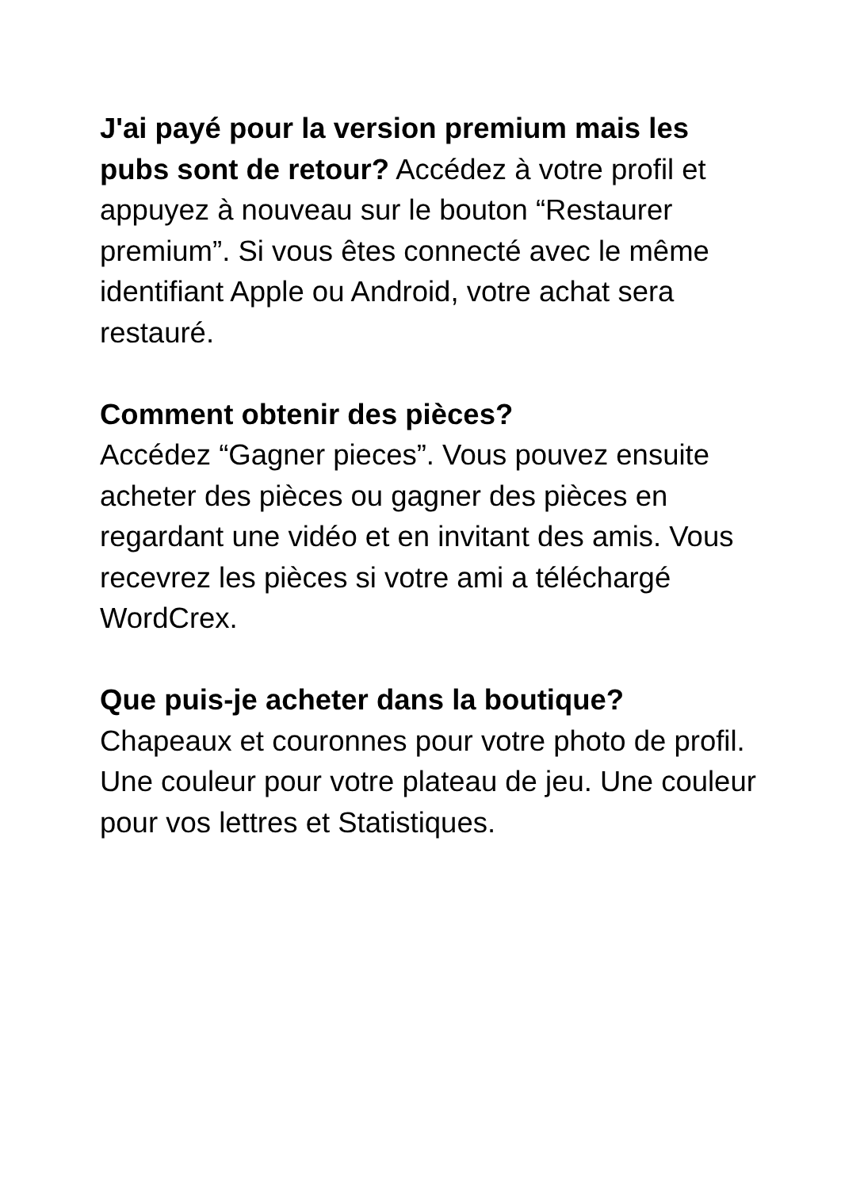J'ai payé pour la version premium mais les pubs sont de retour? Accédez à votre profil et appuyez à nouveau sur le bouton “Restaurer premium”. Si vous êtes connecté avec le même identifiant Apple ou Android, votre achat sera restauré.
Comment obtenir des pièces?
Accédez “Gagner pieces”. Vous pouvez ensuite acheter des pièces ou gagner des pièces en regardant une vidéo et en invitant des amis. Vous recevrez les pièces si votre ami a téléchargé WordCrex.
Que puis-je acheter dans la boutique?
Chapeaux et couronnes pour votre photo de profil. Une couleur pour votre plateau de jeu. Une couleur pour vos lettres et Statistiques.